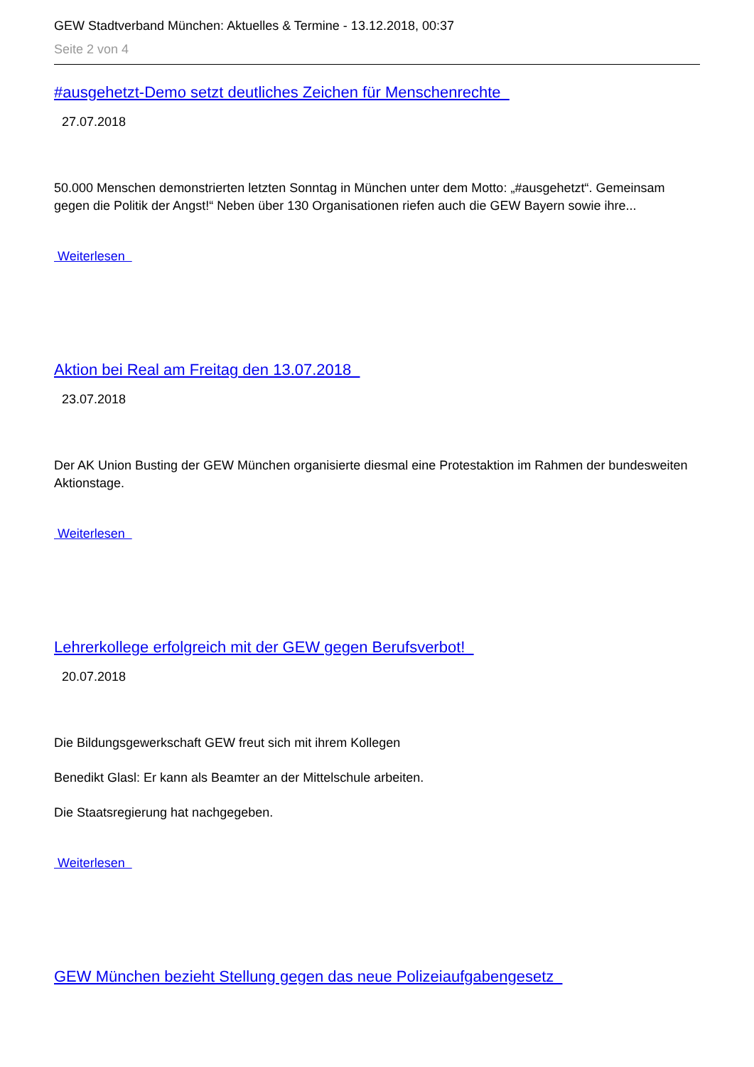GEW Stadtverband München: Aktuelles & Termine - 13.12.2018, 00:37
Seite 2 von 4
#ausgehetzt-Demo setzt deutliches Zeichen für Menschenrechte
27.07.2018
50.000 Menschen demonstrierten letzten Sonntag in München unter dem Motto: „#ausgehetzt“. Gemeinsam gegen die Politik der Angst!“ Neben über 130 Organisationen riefen auch die GEW Bayern sowie ihre...
Weiterlesen
Aktion bei Real am Freitag den 13.07.2018
23.07.2018
Der AK Union Busting der GEW München organisierte diesmal eine Protestaktion im Rahmen der bundesweiten Aktionstage.
Weiterlesen
Lehrerkollege erfolgreich mit der GEW gegen Berufsverbot!
20.07.2018
Die Bildungsgewerkschaft GEW freut sich mit ihrem Kollegen
Benedikt Glasl: Er kann als Beamter an der Mittelschule arbeiten.
Die Staatsregierung hat nachgegeben.
Weiterlesen
GEW München bezieht Stellung gegen das neue Polizeiaufgabengesetz